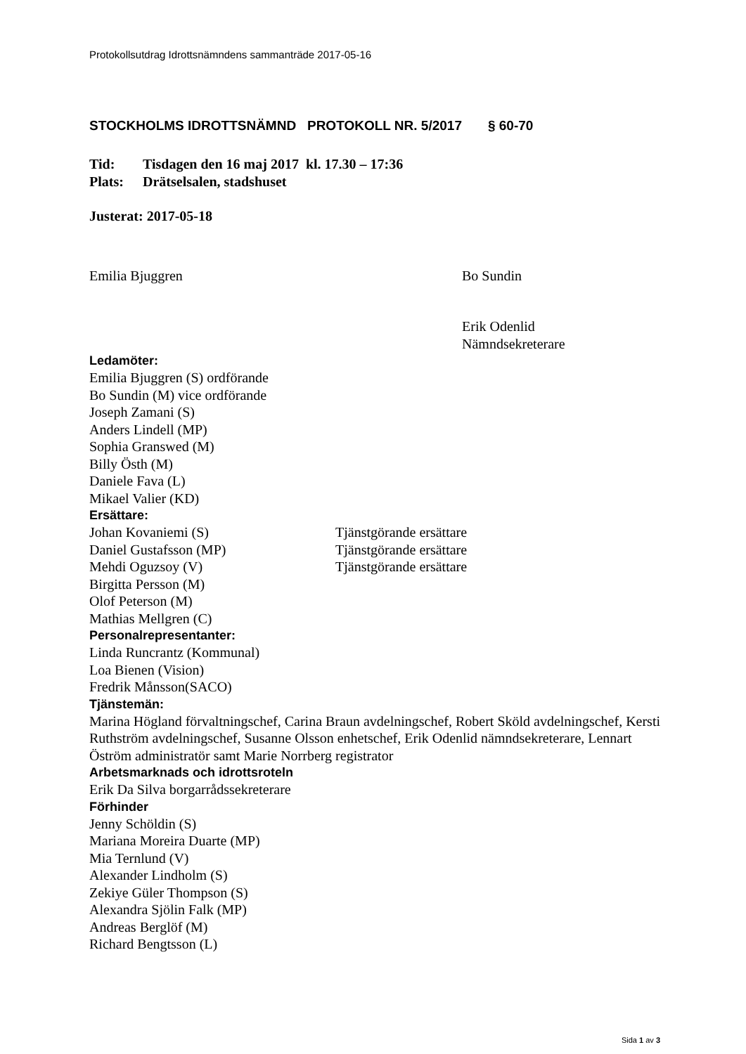Protokollsutdrag Idrottsnämndens sammanträde 2017-05-16
STOCKHOLMS IDROTTSNÄMND PROTOKOLL NR. 5/2017 § 60-70
Tid: Tisdagen den 16 maj 2017 kl. 17.30 – 17:36
Plats: Drätselsalen, stadshuset
Justerat: 2017-05-18
Emilia Bjuggren Bo Sundin
Erik Odenlid
Nämndsekreterare
Ledamöter:
Emilia Bjuggren (S) ordförande
Bo Sundin (M) vice ordförande
Joseph Zamani (S)
Anders Lindell (MP)
Sophia Granswed (M)
Billy Östh (M)
Daniele Fava (L)
Mikael Valier (KD)
Ersättare:
Johan Kovaniemi (S) Tjänstgörande ersättare
Daniel Gustafsson (MP) Tjänstgörande ersättare
Mehdi Oguzsoy (V) Tjänstgörande ersättare
Birgitta Persson (M)
Olof Peterson (M)
Mathias Mellgren (C)
Personalrepresentanter:
Linda Runcrantz (Kommunal)
Loa Bienen (Vision)
Fredrik Månsson(SACO)
Tjänstemän:
Marina Högland förvaltningschef, Carina Braun avdelningschef, Robert Sköld avdelningschef, Kersti Ruthström avdelningschef, Susanne Olsson enhetschef, Erik Odenlid nämndsekreterare, Lennart Öström administratör samt Marie Norrberg registrator
Arbetsmarknads och idrottsroteln
Erik Da Silva borgarrådssekreterare
Förhinder
Jenny Schöldin (S)
Mariana Moreira Duarte (MP)
Mia Ternlund (V)
Alexander Lindholm (S)
Zekiye Güler Thompson (S)
Alexandra Sjölin Falk (MP)
Andreas Berglöf (M)
Richard Bengtsson (L)
Sida 1 av 3